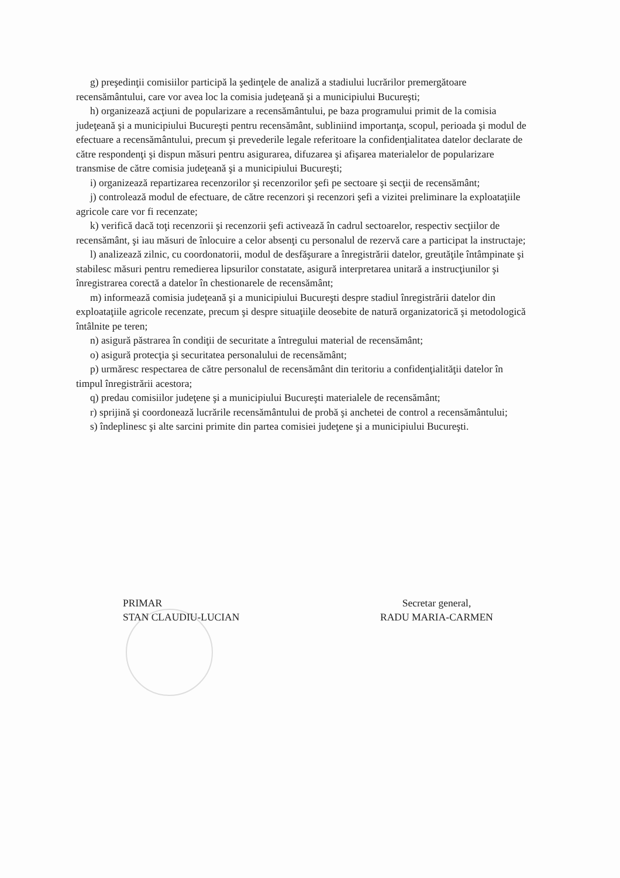g) preşedinţii comisiilor participă la şedinţele de analiză a stadiului lucrărilor premergătoare recensământului, care vor avea loc la comisia judeţeană şi a municipiului Bucureşti;
h) organizează acţiuni de popularizare a recensământului, pe baza programului primit de la comisia judeţeană şi a municipiului Bucureşti pentru recensământ, subliniind importanţa, scopul, perioada şi modul de efectuare a recensământului, precum şi prevederile legale referitoare la confidenţialitatea datelor declarate de către respondenţi şi dispun măsuri pentru asigurarea, difuzarea şi afişarea materialelor de popularizare transmise de către comisia judeţeană şi a municipiului Bucureşti;
i) organizează repartizarea recenzorilor şi recenzorilor şefi pe sectoare şi secţii de recensământ;
j) controlează modul de efectuare, de către recenzori şi recenzori şefi a vizitei preliminare la exploataţiile agricole care vor fi recenzate;
k) verifică dacă toţi recenzorii şi recenzorii şefi activează în cadrul sectoarelor, respectiv secţiilor de recensământ, şi iau măsuri de înlocuire a celor absenţi cu personalul de rezervă care a participat la instructaje;
l) analizează zilnic, cu coordonatorii, modul de desfăşurare a înregistrării datelor, greutăţile întâmpinate şi stabilesc măsuri pentru remedierea lipsurilor constatate, asigură interpretarea unitară a instrucţiunilor şi înregistrarea corectă a datelor în chestionarele de recensământ;
m) informează comisia judeţeană şi a municipiului Bucureşti despre stadiul înregistrării datelor din exploataţiile agricole recenzate, precum şi despre situaţiile deosebite de natură organizatorică şi metodologică întâlnite pe teren;
n) asigură păstrarea în condiţii de securitate a întregului material de recensământ;
o) asigură protecţia şi securitatea personalului de recensământ;
p) urmăresc respectarea de către personalul de recensământ din teritoriu a confidenţialităţii datelor în timpul înregistrării acestora;
q) predau comisiilor judeţene şi a municipiului Bucureşti materialele de recensământ;
r) sprijină şi coordonează lucrările recensământului de probă şi anchetei de control a recensământului;
s) îndeplinesc şi alte sarcini primite din partea comisiei judeţene şi a municipiului Bucureşti.
PRIMAR
STAN CLAUDIU-LUCIAN
Secretar general,
RADU MARIA-CARMEN